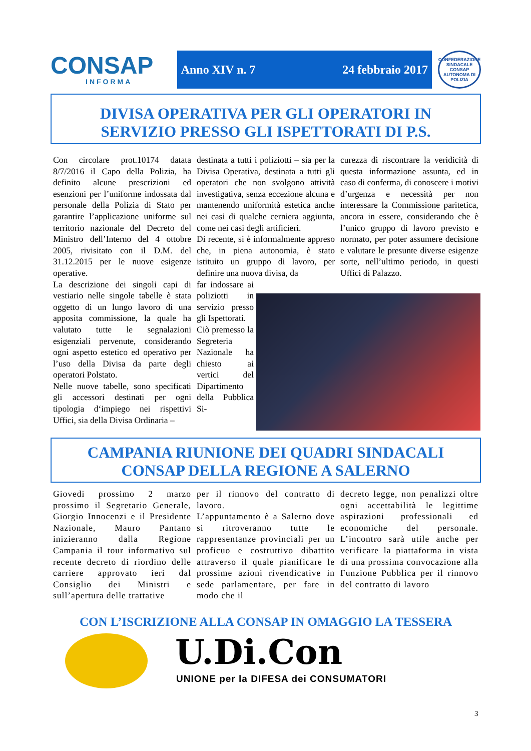CONSAP
INFORMA
Anno XIV n. 7 24 febbraio 2017
CONFEDERAZIONE SINDACALE
CONSAP
AUTONOMA DI POLIZIA
DIVISA OPERATIVA PER GLI OPERATORI IN
SERVIZIO PRESSO GLI ISPETTORATI DI P.S.
Con circolare prot.10174 datata 8/7/2016 il Capo della Polizia, ha definito alcune prescrizioni ed esenzioni per l’uniforme indossata dal personale della Polizia di Stato per garantire l’applicazione uniforme sul territorio nazionale del Decreto del Ministro dell’Interno del 4 ottobre 2005, rivisitato con il D.M. del 31.12.2015 per le nuove esigenze operative.
La descrizione dei singoli capi di vestiario nelle singole tabelle è stata oggetto di un lungo lavoro di una apposita commissione, la quale ha valutato tutte le segnalazioni esigenziali pervenute, considerando ogni aspetto estetico ed operativo per l’uso della Divisa da parte degli operatori Polstato.
Nelle nuove tabelle, sono specificati gli accessori destinati per ogni tipologia d‘impiego nei rispettivi Uffici, sia della Divisa Ordinaria –
destinata a tutti i poliziotti – sia per la Divisa Operativa, destinata a tutti gli operatori che non svolgono attività investigativa, senza eccezione alcuna e mantenendo uniformità estetica anche nei casi di qualche cerniera aggiunta, come nei casi degli artificieri.
Di recente, si è informalmente appreso che, in piena autonomia, è stato istituito un gruppo di lavoro, per definire una nuova divisa, da
far indossare ai poliziotti in servizio presso gli Ispettorati.
Ciò premesso la Segreteria Nazionale ha chiesto ai vertici del Dipartimento della Pubblica Si-
curezza di riscontrare la veridicità di questa informazione assunta, ed in caso di conferma, di conoscere i motivi d’urgenza e necessità per non interessare la Commissione paritetica, ancora in essere, considerando che è l’unico gruppo di lavoro previsto e normato, per poter assumere decisione e valutare le presunte diverse esigenze sorte, nell’ultimo periodo, in questi Uffici di Palazzo.
CAMPANIA RIUNIONE DEI QUADRI SINDACALI
CONSAP DELLA REGIONE A SALERNO
Giovedi prossimo 2 marzo prossimo il Segretario Generale, Giorgio Innocenzi e il Presidente Nazionale, Mauro Pantano inizieranno dalla Regione Campania il tour informativo sul recente decreto di riordino delle carriere approvato ieri dal Consiglio dei Ministri e sull’apertura delle trattative
per il rinnovo del contratto di lavoro.
L’appuntamento è a Salerno dove si ritroveranno tutte le rappresentanze provinciali per un proficuo e costruttivo dibattito attraverso il quale pianificare le prossime azioni rivendicative in sede parlamentare, per fare in modo che il
decreto legge, non penalizzi oltre ogni accettabilità le legittime aspirazioni professionali ed economiche del personale. L’incontro sarà utile anche per verificare la piattaforma in vista di una prossima convocazione alla Funzione Pubblica per il rinnovo del contratto di lavoro
CON L’ISCRIZIONE ALLA CONSAP IN OMAGGIO LA TESSERA
U.Di.Con
UNIONE per la DIFESA dei CONSUMATORI
3